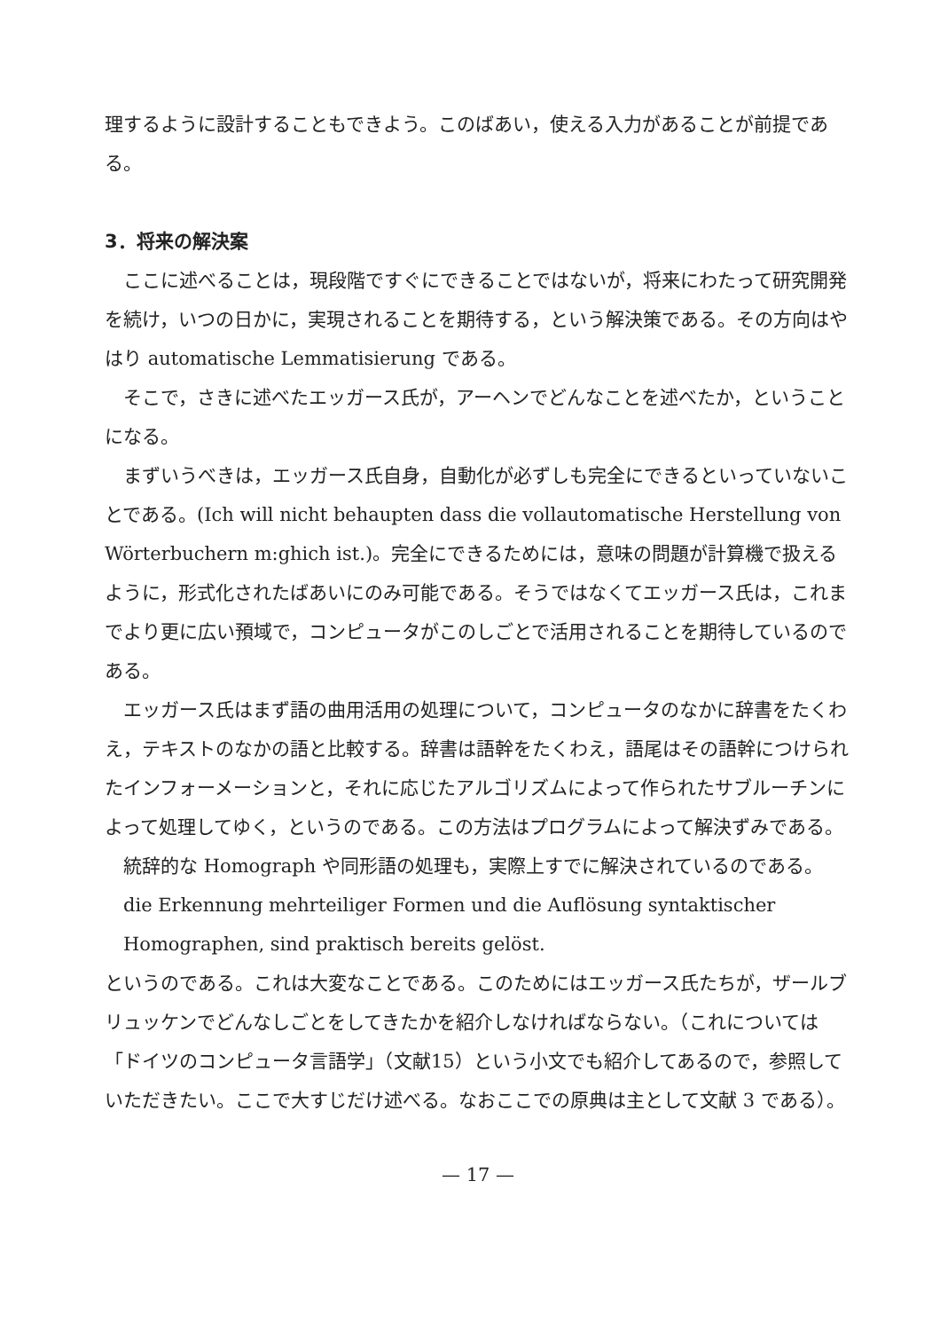理するように設計することもできよう。このばあい，使える入力があることが前提である。
3．将来の解決案
ここに述べることは，現段階ですぐにできることではないが，将来にわたって研究開発を続け，いつの日かに，実現されることを期待する，という解決策である。その方向はやはり automatische Lemmatisierung である。
そこで，さきに述べたエッガース氏が，アーヘンでどんなことを述べたか，ということになる。
まずいうべきは，エッガース氏自身，自動化が必ずしも完全にできるといっていないことである。(Ich will nicht behaupten dass die vollautomatische Herstellung von Wörterbuchern m:ghich ist.)。完全にできるためには，意味の問題が計算機で扱えるように，形式化されたばあいにのみ可能である。そうではなくてエッガース氏は，これまでより更に広い預域で，コンピュータがこのしごとで活用されることを期待しているのである。
エッガース氏はまず語の曲用活用の処理について，コンピュータのなかに辞書をたくわえ，テキストのなかの語と比較する。辞書は語幹をたくわえ，語尾はその語幹につけられたインフォーメーションと，それに応じたアルゴリズムによって作られたサブルーチンによって処理してゆく，というのである。この方法はプログラムによって解決ずみである。
統辞的な Homograph や同形語の処理も，実際上すでに解決されているのである。
die Erkennung mehrteiliger Formen und die Auflösung syntaktischer Homographen, sind praktisch bereits gelöst.
というのである。これは大変なことである。このためにはエッガース氏たちが，ザールブリュッケンでどんなしごとをしてきたかを紹介しなければならない。（これについては「ドイツのコンピュータ言語学」（文献15）という小文でも紹介してあるので，参照していただきたい。ここで大すじだけ述べる。なおここでの原典は主として文献 3 である）。
— 17 —